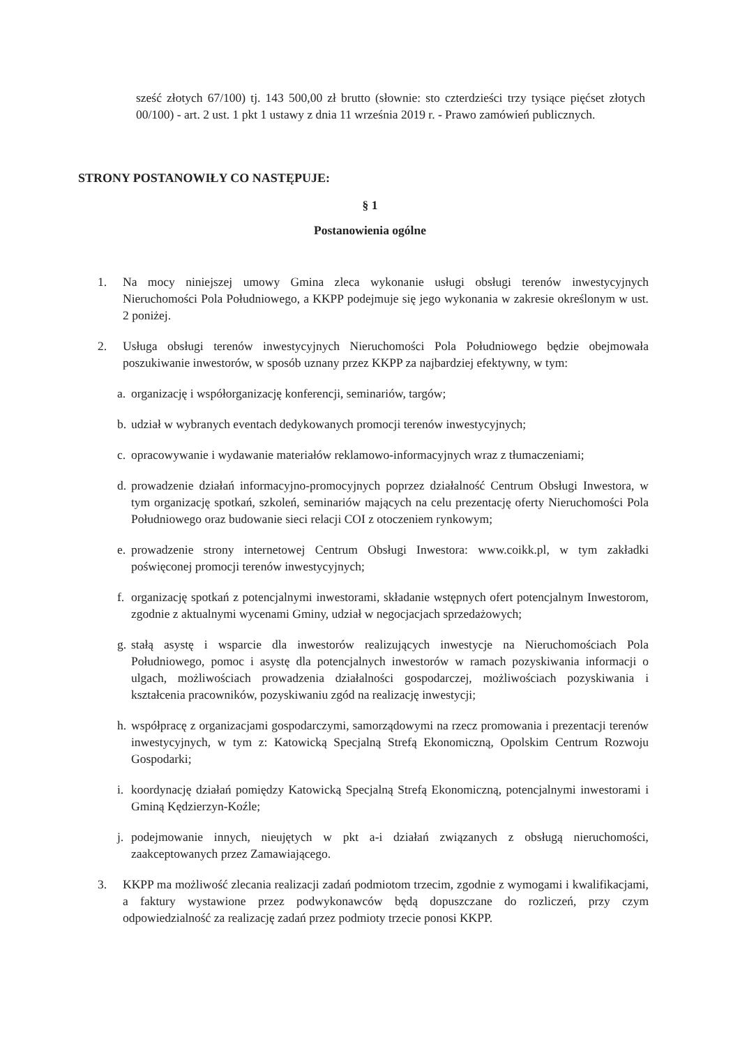sześć złotych 67/100) tj. 143 500,00 zł brutto (słownie: sto czterdzieści trzy tysiące pięćset złotych 00/100) - art. 2 ust. 1 pkt 1 ustawy z dnia 11 września 2019 r. - Prawo zamówień publicznych.
STRONY POSTANOWIŁY CO NASTĘPUJE:
§ 1
Postanowienia ogólne
1. Na mocy niniejszej umowy Gmina zleca wykonanie usługi obsługi terenów inwestycyjnych Nieruchomości Pola Południowego, a KKPP podejmuje się jego wykonania w zakresie określonym w ust. 2 poniżej.
2. Usługa obsługi terenów inwestycyjnych Nieruchomości Pola Południowego będzie obejmowała poszukiwanie inwestorów, w sposób uznany przez KKPP za najbardziej efektywny, w tym:
a. organizację i współorganizację konferencji, seminariów, targów;
b. udział w wybranych eventach dedykowanych promocji terenów inwestycyjnych;
c. opracowywanie i wydawanie materiałów reklamowo-informacyjnych wraz z tłumaczeniami;
d. prowadzenie działań informacyjno-promocyjnych poprzez działalność Centrum Obsługi Inwestora, w tym organizację spotkań, szkoleń, seminariów mających na celu prezentację oferty Nieruchomości Pola Południowego oraz budowanie sieci relacji COI z otoczeniem rynkowym;
e. prowadzenie strony internetowej Centrum Obsługi Inwestora: www.coikk.pl, w tym zakładki poświęconej promocji terenów inwestycyjnych;
f. organizację spotkań z potencjalnymi inwestorami, składanie wstępnych ofert potencjalnym Inwestorom, zgodnie z aktualnymi wycenami Gminy, udział w negocjacjach sprzedażowych;
g. stałą asystę i wsparcie dla inwestorów realizujących inwestycje na Nieruchomościach Pola Południowego, pomoc i asystę dla potencjalnych inwestorów w ramach pozyskiwania informacji o ulgach, możliwościach prowadzenia działalności gospodarczej, możliwościach pozyskiwania i kształcenia pracowników, pozyskiwaniu zgód na realizację inwestycji;
h. współpracę z organizacjami gospodarczymi, samorządowymi na rzecz promowania i prezentacji terenów inwestycyjnych, w tym z: Katowicką Specjalną Strefą Ekonomiczną, Opolskim Centrum Rozwoju Gospodarki;
i. koordynację działań pomiędzy Katowicką Specjalną Strefą Ekonomiczną, potencjalnymi inwestorami i Gminą Kędzierzyn-Koźle;
j. podejmowanie innych, nieujętych w pkt a-i działań związanych z obsługą nieruchomości, zaakceptowanych przez Zamawiającego.
3. KKPP ma możliwość zlecania realizacji zadań podmiotom trzecim, zgodnie z wymogami i kwalifikacjami, a faktury wystawione przez podwykonawców będą dopuszczane do rozliczeń, przy czym odpowiedzialność za realizację zadań przez podmioty trzecie ponosi KKPP.